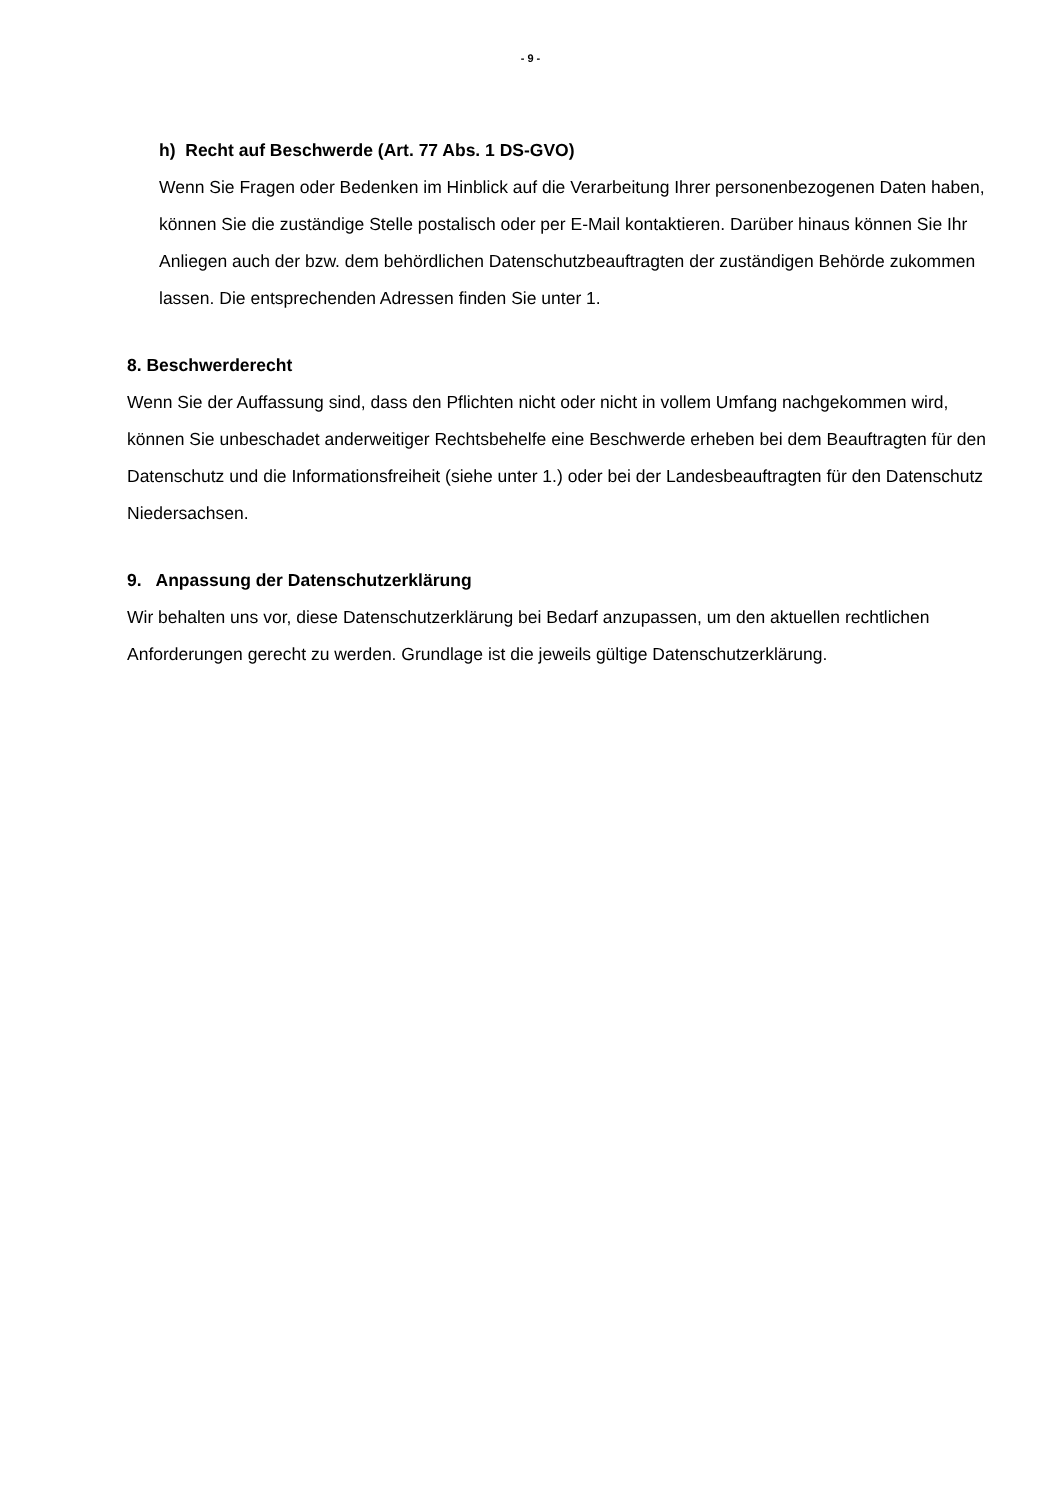- 9 -
h) Recht auf Beschwerde (Art. 77 Abs. 1 DS-GVO)
Wenn Sie Fragen oder Bedenken im Hinblick auf die Verarbeitung Ihrer personenbezogenen Daten haben, können Sie die zuständige Stelle postalisch oder per E-Mail kontaktieren. Darüber hinaus können Sie Ihr Anliegen auch der bzw. dem behördlichen Datenschutzbeauftragten der zuständigen Behörde zukommen lassen. Die entsprechenden Adressen finden Sie unter 1.
8. Beschwerderecht
Wenn Sie der Auffassung sind, dass den Pflichten nicht oder nicht in vollem Umfang nachgekommen wird, können Sie unbeschadet anderweitiger Rechtsbehelfe eine Beschwerde erheben bei dem Beauftragten für den Datenschutz und die Informationsfreiheit (siehe unter 1.) oder bei der Landesbeauftragten für den Datenschutz Niedersachsen.
9. Anpassung der Datenschutzerklärung
Wir behalten uns vor, diese Datenschutzerklärung bei Bedarf anzupassen, um den aktuellen rechtlichen Anforderungen gerecht zu werden. Grundlage ist die jeweils gültige Datenschutzerklärung.